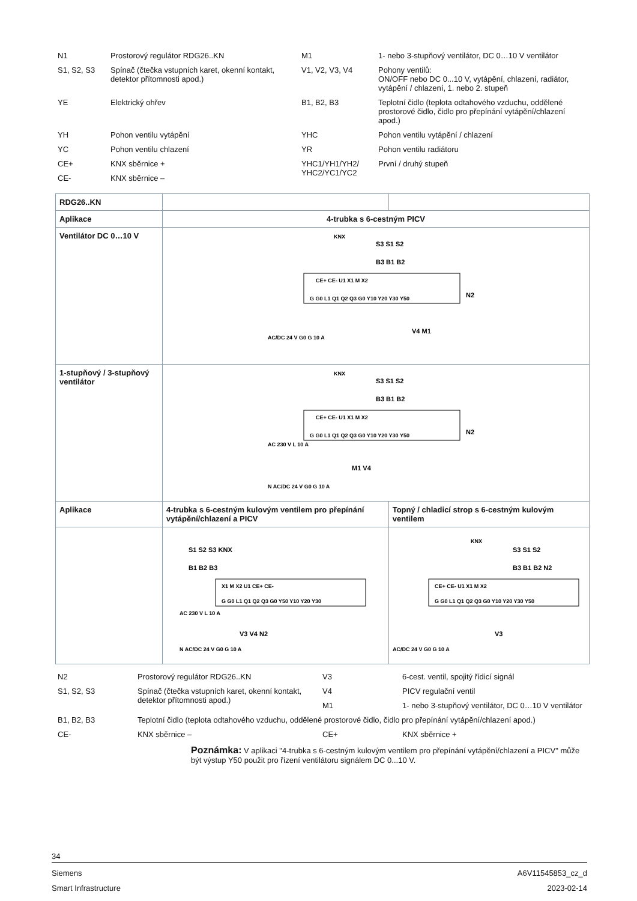| N1 | Prostorový regulátor RDG26..KN | M1 | 1- nebo 3-stupňový ventilátor, DC 0…10 V ventilátor |
| S1, S2, S3 | Spínač (čtečka vstupních karet, okenní kontakt, detektor přítomnosti apod.) | V1, V2, V3, V4 | Pohony ventilů: ON/OFF nebo DC 0...10 V, vytápění, chlazení, radiátor, vytápění / chlazení, 1. nebo 2. stupeň |
| YE | Elektrický ohřev | B1, B2, B3 | Teplotní čidlo (teplota odtahového vzduchu, oddělené prostorové čidlo, čidlo pro přepínání vytápění/chlazení apod.) |
| YH | Pohon ventilu vytápění | YHC | Pohon ventilu vytápění / chlazení |
| YC | Pohon ventilu chlazení | YR | Pohon ventilu radiátoru |
| CE+ | KNX sběrnice + | YHC1/YH1/YH2/ YHC2/YC1/YC2 | První / druhý stupeň |
| CE- | KNX sběrnice – | | |
| RDG26..KN | | |
| Aplikace | 4-trubka s 6-cestným PICV | |
| Ventilátor DC 0…10 V | CE+ CE- U1 X1 M X2 G G0 L1 Q1 Q2 Q3 G0 Y10 Y20 Y30 Y50 N2 KNX S3 S1 S2 B3 B1 B2 V4 M1 AC/DC 24 V G0 G 10 A | |
| 1-stupňový / 3-stupňový ventilátor | CE+ CE- U1 X1 M X2 G G0 L1 Q1 Q2 Q3 G0 Y10 Y20 Y30 Y50 N2 KNX S3 S1 S2 B3 B1 B2 AC 230 V L 10 A M1 V4 N AC/DC 24 V G0 G 10 A | |
| Aplikace | 4-trubka s 6-cestným kulovým ventilem pro přepínání vytápění/chlazení a PICV | Topný / chladicí strop s 6-cestným kulovým ventilem |
| | X1 M X2 U1 CE+ CE- G G0 L1 Q1 Q2 Q3 G0 Y50 Y10 Y20 Y30 S1 S2 S3 KNX B1 B2 B3 AC 230 V L 10 A V3 V4 N2 N AC/DC 24 V G0 G 10 A | CE+ CE- U1 X1 M X2 G G0 L1 Q1 Q2 Q3 G0 Y10 Y20 Y30 Y50 KNX S3 S1 S2 B3 B1 B2 N2 V3 AC/DC 24 V G0 G 10 A |
| N2 | Prostorový regulátor RDG26..KN | V3 | 6-cest. ventil, spojitý řídicí signál |
| S1, S2, S3 | Spínač (čtečka vstupních karet, okenní kontakt, detektor přítomnosti apod.) | V4 | PICV regulační ventil |
| | | M1 | 1- nebo 3-stupňový ventilátor, DC 0…10 V ventilátor |
| B1, B2, B3 | Teplotní čidlo (teplota odtahového vzduchu, oddělené prostorové čidlo, čidlo pro přepínání vytápění/chlazení apod.) | | |
| CE- | KNX sběrnice – | CE+ | KNX sběrnice + |
Poznámka: V aplikaci "4-trubka s 6-cestným kulovým ventilem pro přepínání vytápění/chlazení a PICV" může být výstup Y50 použit pro řízení ventilátoru signálem DC 0...10 V.
34
Siemens A6V11545853_cz_d
Smart Infrastructure 2023-02-14